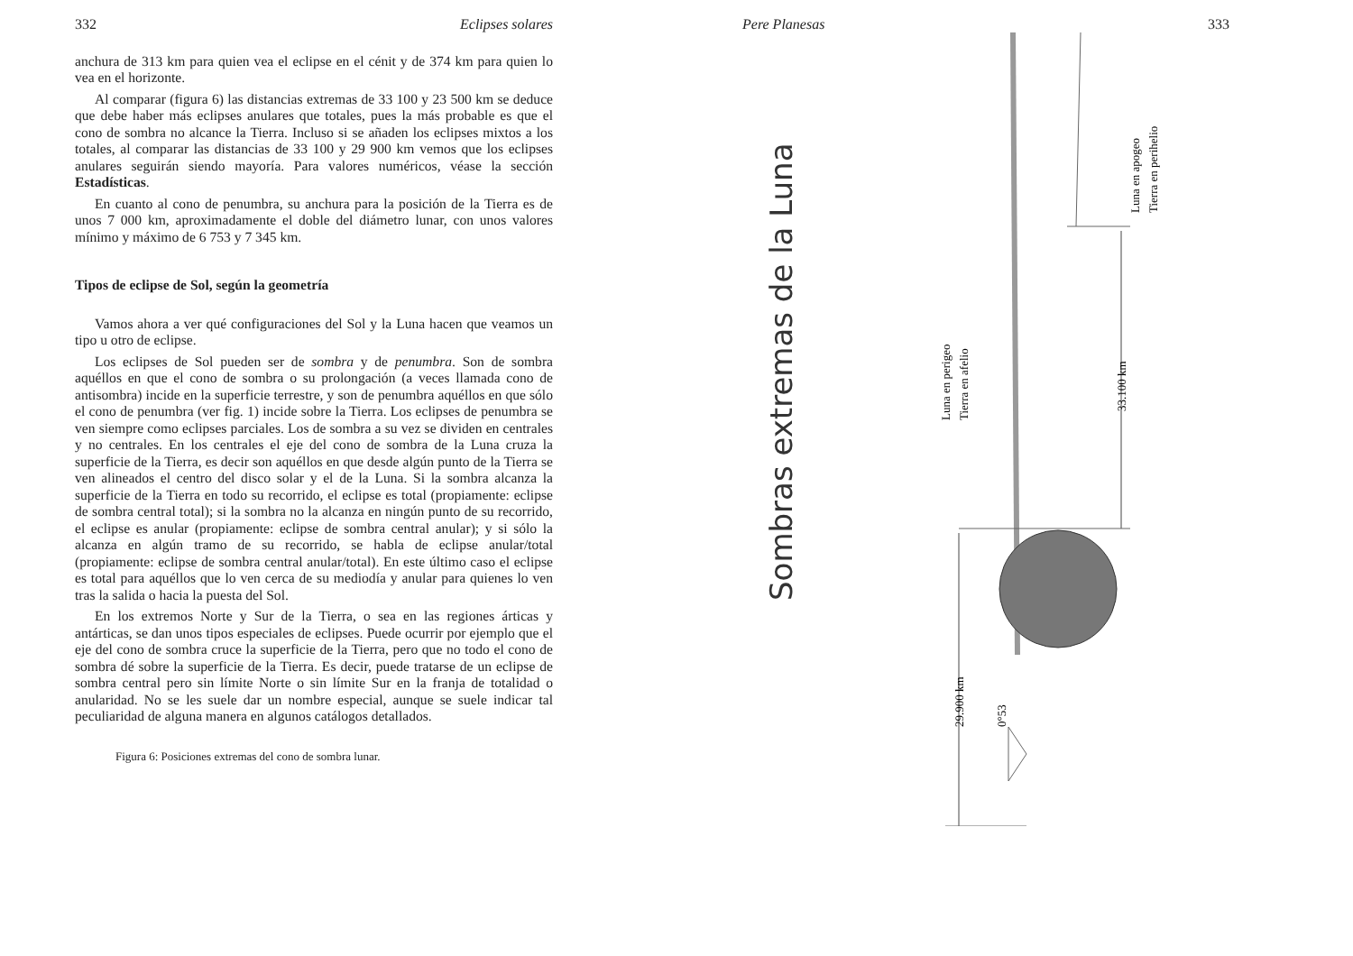332 Eclipses solares
anchura de 313 km para quien vea el eclipse en el cénit y de 374 km para quien lo vea en el horizonte.
Al comparar (figura 6) las distancias extremas de 33 100 y 23 500 km se deduce que debe haber más eclipses anulares que totales, pues la más probable es que el cono de sombra no alcance la Tierra. Incluso si se añaden los eclipses mixtos a los totales, al comparar las distancias de 33 100 y 29 900 km vemos que los eclipses anulares seguirán siendo mayoría. Para valores numéricos, véase la sección Estadísticas.
En cuanto al cono de penumbra, su anchura para la posición de la Tierra es de unos 7 000 km, aproximadamente el doble del diámetro lunar, con unos valores mínimo y máximo de 6 753 y 7 345 km.
Tipos de eclipse de Sol, según la geometría
Vamos ahora a ver qué configuraciones del Sol y la Luna hacen que veamos un tipo u otro de eclipse.
Los eclipses de Sol pueden ser de sombra y de penumbra. Son de sombra aquéllos en que el cono de sombra o su prolongación (a veces llamada cono de antisombra) incide en la superficie terrestre, y son de penumbra aquéllos en que sólo el cono de penumbra (ver fig. 1) incide sobre la Tierra. Los eclipses de penumbra se ven siempre como eclipses parciales. Los de sombra a su vez se dividen en centrales y no centrales. En los centrales el eje del cono de sombra de la Luna cruza la superficie de la Tierra, es decir son aquéllos en que desde algún punto de la Tierra se ven alineados el centro del disco solar y el de la Luna. Si la sombra alcanza la superficie de la Tierra en todo su recorrido, el eclipse es total (propiamente: eclipse de sombra central total); si la sombra no la alcanza en ningún punto de su recorrido, el eclipse es anular (propiamente: eclipse de sombra central anular); y si sólo la alcanza en algún tramo de su recorrido, se habla de eclipse anular/total (propiamente: eclipse de sombra central anular/total). En este último caso el eclipse es total para aquéllos que lo ven cerca de su mediodía y anular para quienes lo ven tras la salida o hacia la puesta del Sol.
En los extremos Norte y Sur de la Tierra, o sea en las regiones árticas y antárticas, se dan unos tipos especiales de eclipses. Puede ocurrir por ejemplo que el eje del cono de sombra cruce la superficie de la Tierra, pero que no todo el cono de sombra dé sobre la superficie de la Tierra. Es decir, puede tratarse de un eclipse de sombra central pero sin límite Norte o sin límite Sur en la franja de totalidad o anularidad. No se les suele dar un nombre especial, aunque se suele indicar tal peculiaridad de alguna manera en algunos catálogos detallados.
Figura 6: Posiciones extremas del cono de sombra lunar.
Pere Planesas 333
Sombras extremas de la Luna
Luna en apogeo
Tierra en perihelio
Luna en perigeo
Tierra en afelio
33.100 km
29.900 km
0°53